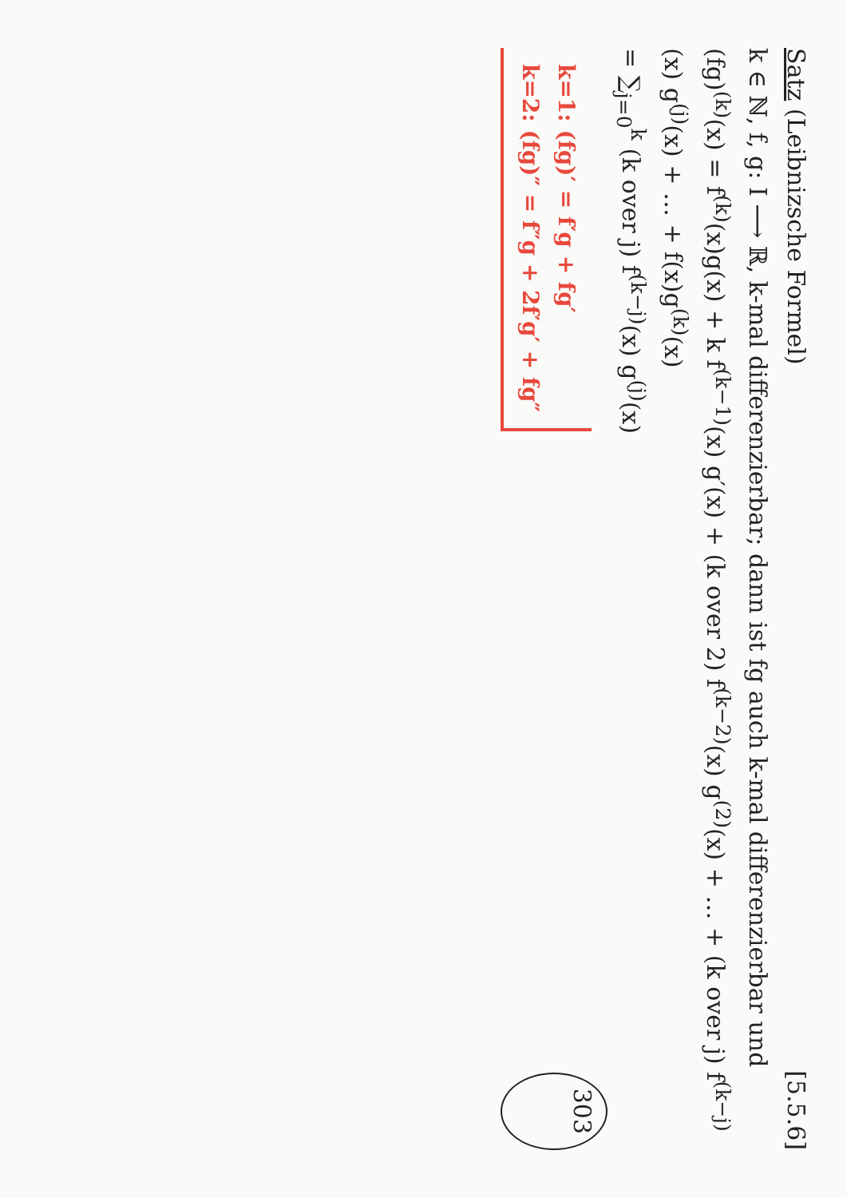Satz (Leibnizsche Formel)
[5.5.6]
k ∈ ℕ, f, g: I ⟶ ℝ, k-mal differenzierbar; dann ist fg auch k-mal differenzierbar und
(fg)<sup>(k)</sup>(x) = f<sup>(k)</sup>(x)g(x) + k f<sup>(k−1)</sup>(x) g′(x) + (k over 2) f<sup>(k−2)</sup>(x) g<sup>(2)</sup>(x) + … + (k over j) f<sup>(k−j)</sup>(x) g<sup>(j)</sup>(x) + … + f(x)g<sup>(k)</sup>(x)
= ∑<sub>j=0</sub><sup>k</sup> (k over j) f<sup>(k−j)</sup>(x) g<sup>(j)</sup>(x)
k=1: (fg)′ = f′g + fg′
k=2: (fg)″ = f″g + 2f′g′ + fg″
303